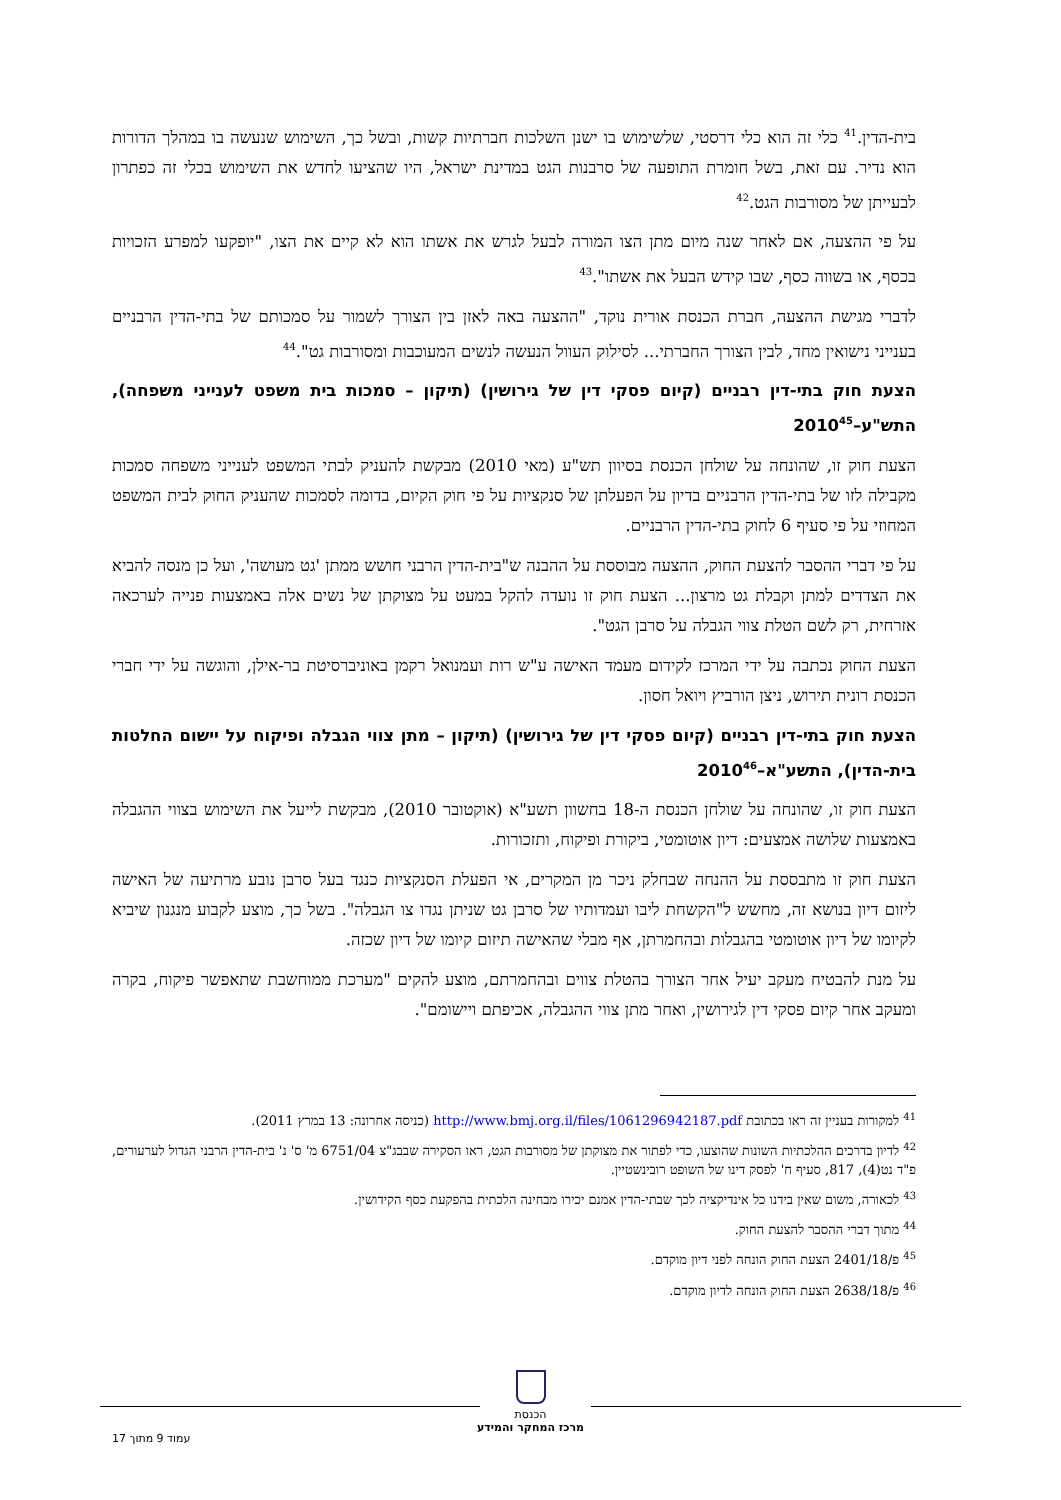בית-הדין.<sup>41</sup> כלי זה הוא כלי דרסטי, שלשימוש בו ישנן השלכות חברתיות קשות, ובשל כך, השימוש שנעשה בו במהלך הדורות הוא נדיר. עם זאת, בשל חומרת התופעה של סרבנות הגט במדינת ישראל, היו שהציעו לחדש את השימוש בכלי זה כפתרון לבעייתן של מסורבות הגט.<sup>42</sup>
על פי ההצעה, אם לאחר שנה מיום מתן הצו המורה לבעל לגרש את אשתו הוא לא קיים את הצו, "יופקעו למפרע הזכויות בכסף, או בשווה כסף, שבו קידש הבעל את אשתו".<sup>43</sup>
לדברי מגישת ההצעה, חברת הכנסת אורית נוקד, "ההצעה באה לאזן בין הצורך לשמור על סמכותם של בתי-הדין הרבניים בענייני נישואין מחד, לבין הצורך החברתי... לסילוק העוול הנעשה לנשים המעוכבות ומסורבות גט".<sup>44</sup>
הצעת חוק בתי-דין רבניים (קיום פסקי דין של גירושין) (תיקון – סמכות בית משפט לענייני משפחה), התש"ע–2010<sup>45</sup>
הצעת חוק זו, שהונחה על שולחן הכנסת בסיוון תש"ע (מאי 2010) מבקשת להעניק לבתי המשפט לענייני משפחה סמכות מקבילה לזו של בתי-הדין הרבניים בדיון על הפעלתן של סנקציות על פי חוק הקיום, בדומה לסמכות שהעניק החוק לבית המשפט המחוזי על פי סעיף 6 לחוק בתי-הדין הרבניים.
על פי דברי ההסבר להצעת החוק, ההצעה מבוססת על ההבנה ש"בית-הדין הרבני חושש ממתן 'גט מעושה', ועל כן מנסה להביא את הצדדים למתן וקבלת גט מרצון... הצעת חוק זו נועדה להקל במעט על מצוקתן של נשים אלה באמצעות פנייה לערכאה אזרחית, רק לשם הטלת צווי הגבלה על סרבן הגט".
הצעת החוק נכתבה על ידי המרכז לקידום מעמד האישה ע"ש רות ועמנואל רקמן באוניברסיטת בר-אילן, והוגשה על ידי חברי הכנסת רונית תירוש, ניצן הורביץ ויואל חסון.
הצעת חוק בתי-דין רבניים (קיום פסקי דין של גירושין) (תיקון – מתן צווי הגבלה ופיקוח על יישום החלטות בית-הדין), התשע"א–2010<sup>46</sup>
הצעת חוק זו, שהונחה על שולחן הכנסת ה-18 בחשוון תשע"א (אוקטובר 2010), מבקשת לייעל את השימוש בצווי ההגבלה באמצעות שלושה אמצעים: דיון אוטומטי, ביקורת ופיקוח, ותזכורות.
הצעת חוק זו מתבססת על ההנחה שבחלק ניכר מן המקרים, אי הפעלת הסנקציות כנגד בעל סרבן נובע מרתיעה של האישה ליזום דיון בנושא זה, מחשש ל"הקשחת ליבו ועמדותיו של סרבן גט שניתן נגדו צו הגבלה". בשל כך, מוצע לקבוע מנגנון שיביא לקיומו של דיון אוטומטי בהגבלות ובהחמרתן, אף מבלי שהאישה תיזום קיומו של דיון שכזה.
על מנת להבטיח מעקב יעיל אחר הצורך בהטלת צווים ובהחמרתם, מוצע להקים "מערכת ממוחשבת שתאפשר פיקוח, בקרה ומעקב אחר קיום פסקי דין לגירושין, ואחר מתן צווי ההגבלה, אכיפתם ויישומם".
<sup>41</sup> למקורות בעניין זה ראו בכתובת http://www.bmj.org.il/files/1061296942187.pdf (כניסה אחרונה: 13 במרץ 2011).
<sup>42</sup> לדיון בדרכים ההלכתיות השונות שהוצעו, כדי לפתור את מצוקתן של מסורבות הגט, ראו הסקירה שבבג"צ 6751/04 מ' ס' נ' בית-הדין הרבני הגדול לערעורים, פ"ד נט(4), 817, סעיף ח' לפסק דינו של השופט רובינשטיין.
<sup>43</sup> לכאורה, משום שאין בידנו כל אינדיקציה לכך שבתי-הדין אמנם יכירו מבחינה הלכתית בהפקעת כסף הקידושין.
<sup>44</sup> מתוך דברי ההסבר להצעת החוק.
<sup>45</sup> פ/2401/18 הצעת החוק הונחה לפני דיון מוקדם.
<sup>46</sup> פ/2638/18 הצעת החוק הונחה לדיון מוקדם.
הכנסת
מרכז המחקר והמידע
עמוד 9 מתוך 17